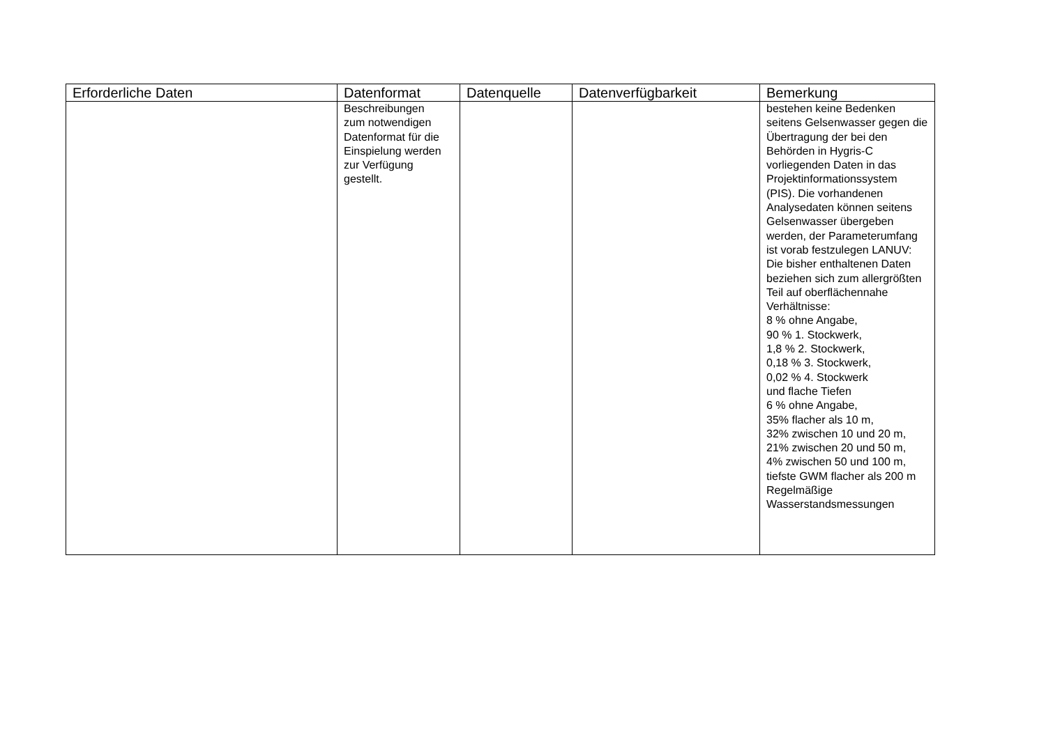| Erforderliche Daten | Datenformat | Datenquelle | Datenverfügbarkeit | Bemerkung |
| --- | --- | --- | --- | --- |
| | Beschreibungen zum notwendigen Datenformat für die Einspielung werden zur Verfügung gestellt. | | | bestehen keine Bedenken seitens Gelsenwasser gegen die Übertragung der bei den Behörden in Hygris-C vorliegenden Daten in das Projektinformationssystem (PIS). Die vorhandenen Analysedaten können seitens Gelsenwasser übergeben werden, der Parameterumfang ist vorab festzulegen LANUV: Die bisher enthaltenen Daten beziehen sich zum allergrößten Teil auf oberflächennahe Verhältnisse: 8 % ohne Angabe, 90 % 1. Stockwerk, 1,8 % 2. Stockwerk, 0,18 % 3. Stockwerk, 0,02 % 4. Stockwerk und flache Tiefen 6 % ohne Angabe, 35% flacher als 10 m, 32% zwischen 10 und 20 m, 21% zwischen 20 und 50 m, 4% zwischen 50 und 100 m, tiefste GWM flacher als 200 m Regelmäßige Wasserstandsmessungen |